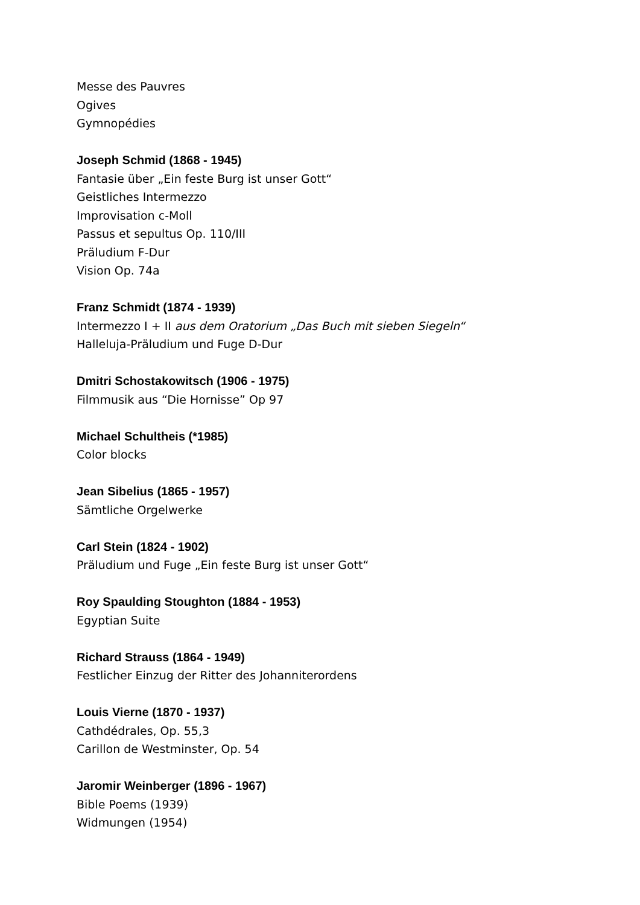Messe des Pauvres
Ogives
Gymnopédies
Joseph Schmid (1868 - 1945)
Fantasie über „Ein feste Burg ist unser Gott“
Geistliches Intermezzo
Improvisation c-Moll
Passus et sepultus Op. 110/III
Präludium F-Dur
Vision Op. 74a
Franz Schmidt (1874 - 1939)
Intermezzo I + II aus dem Oratorium „Das Buch mit sieben Siegeln“
Halleluja-Präludium und Fuge D-Dur
Dmitri Schostakowitsch (1906 - 1975)
Filmmusik aus “Die Hornisse” Op 97
Michael Schultheis (*1985)
Color blocks
Jean Sibelius (1865 - 1957)
Sämtliche Orgelwerke
Carl Stein (1824 - 1902)
Präludium und Fuge „Ein feste Burg ist unser Gott“
Roy Spaulding Stoughton (1884 - 1953)
Egyptian Suite
Richard Strauss (1864 - 1949)
Festlicher Einzug der Ritter des Johanniterordens
Louis Vierne (1870 - 1937)
Cathdédrales, Op. 55,3
Carillon de Westminster, Op. 54
Jaromir Weinberger (1896 - 1967)
Bible Poems (1939)
Widmungen (1954)